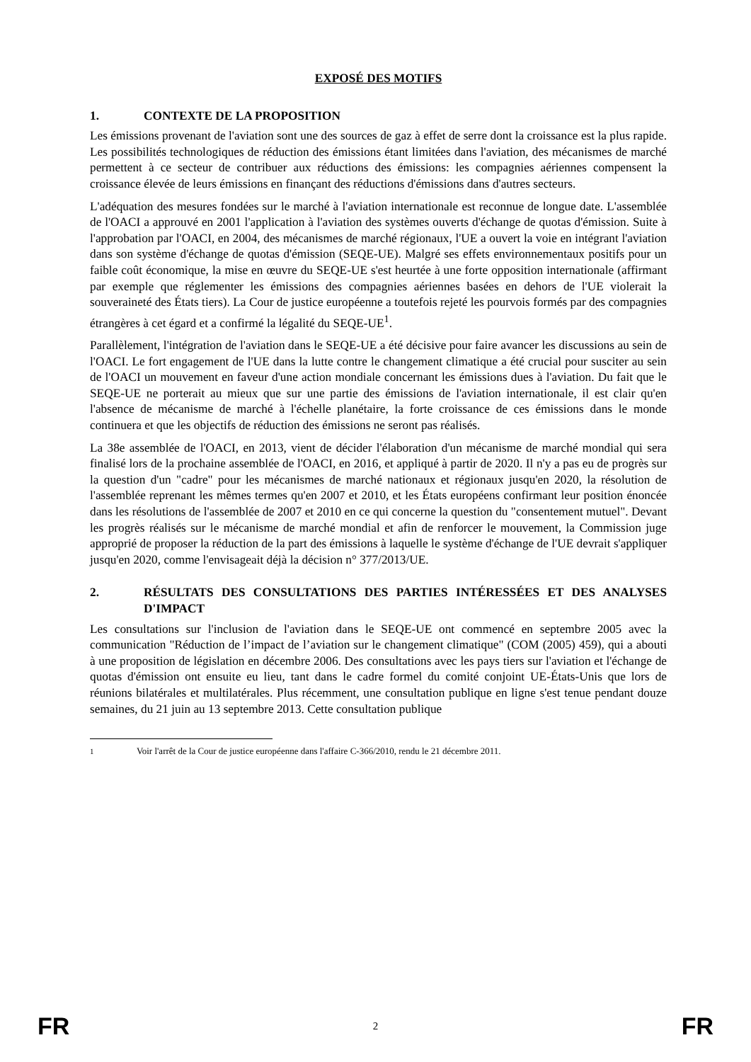EXPOSÉ DES MOTIFS
1. CONTEXTE DE LA PROPOSITION
Les émissions provenant de l'aviation sont une des sources de gaz à effet de serre dont la croissance est la plus rapide. Les possibilités technologiques de réduction des émissions étant limitées dans l'aviation, des mécanismes de marché permettent à ce secteur de contribuer aux réductions des émissions: les compagnies aériennes compensent la croissance élevée de leurs émissions en finançant des réductions d'émissions dans d'autres secteurs.
L'adéquation des mesures fondées sur le marché à l'aviation internationale est reconnue de longue date. L'assemblée de l'OACI a approuvé en 2001 l'application à l'aviation des systèmes ouverts d'échange de quotas d'émission. Suite à l'approbation par l'OACI, en 2004, des mécanismes de marché régionaux, l'UE a ouvert la voie en intégrant l'aviation dans son système d'échange de quotas d'émission (SEQE-UE). Malgré ses effets environnementaux positifs pour un faible coût économique, la mise en œuvre du SEQE-UE s'est heurtée à une forte opposition internationale (affirmant par exemple que réglementer les émissions des compagnies aériennes basées en dehors de l'UE violerait la souveraineté des États tiers). La Cour de justice européenne a toutefois rejeté les pourvois formés par des compagnies étrangères à cet égard et a confirmé la légalité du SEQE-UE<sup>1</sup>.
Parallèlement, l'intégration de l'aviation dans le SEQE-UE a été décisive pour faire avancer les discussions au sein de l'OACI. Le fort engagement de l'UE dans la lutte contre le changement climatique a été crucial pour susciter au sein de l'OACI un mouvement en faveur d'une action mondiale concernant les émissions dues à l'aviation. Du fait que le SEQE-UE ne porterait au mieux que sur une partie des émissions de l'aviation internationale, il est clair qu'en l'absence de mécanisme de marché à l'échelle planétaire, la forte croissance de ces émissions dans le monde continuera et que les objectifs de réduction des émissions ne seront pas réalisés.
La 38e assemblée de l'OACI, en 2013, vient de décider l'élaboration d'un mécanisme de marché mondial qui sera finalisé lors de la prochaine assemblée de l'OACI, en 2016, et appliqué à partir de 2020. Il n'y a pas eu de progrès sur la question d'un "cadre" pour les mécanismes de marché nationaux et régionaux jusqu'en 2020, la résolution de l'assemblée reprenant les mêmes termes qu'en 2007 et 2010, et les États européens confirmant leur position énoncée dans les résolutions de l'assemblée de 2007 et 2010 en ce qui concerne la question du "consentement mutuel". Devant les progrès réalisés sur le mécanisme de marché mondial et afin de renforcer le mouvement, la Commission juge approprié de proposer la réduction de la part des émissions à laquelle le système d'échange de l'UE devrait s'appliquer jusqu'en 2020, comme l'envisageait déjà la décision n° 377/2013/UE.
2. RÉSULTATS DES CONSULTATIONS DES PARTIES INTÉRESSÉES ET DES ANALYSES D'IMPACT
Les consultations sur l'inclusion de l'aviation dans le SEQE-UE ont commencé en septembre 2005 avec la communication "Réduction de l’impact de l’aviation sur le changement climatique" (COM (2005) 459), qui a abouti à une proposition de législation en décembre 2006. Des consultations avec les pays tiers sur l'aviation et l'échange de quotas d'émission ont ensuite eu lieu, tant dans le cadre formel du comité conjoint UE-États-Unis que lors de réunions bilatérales et multilatérales. Plus récemment, une consultation publique en ligne s'est tenue pendant douze semaines, du 21 juin au 13 septembre 2013. Cette consultation publique
<sup>1</sup> Voir l'arrêt de la Cour de justice européenne dans l'affaire C-366/2010, rendu le 21 décembre 2011.
FR 2 FR